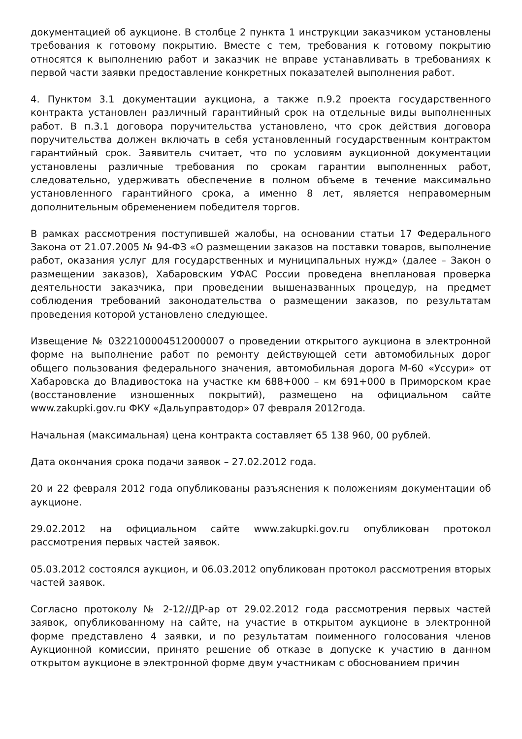документацией об аукционе. В столбце 2 пункта 1 инструкции заказчиком установлены требования к готовому покрытию. Вместе с тем, требования к готовому покрытию относятся к выполнению работ и заказчик не вправе устанавливать в требованиях к первой части заявки предоставление конкретных показателей выполнения работ.
4. Пунктом 3.1 документации аукциона, а также п.9.2 проекта государственного контракта установлен различный гарантийный срок на отдельные виды выполненных работ. В п.3.1 договора поручительства установлено, что срок действия договора поручительства должен включать в себя установленный государственным контрактом гарантийный срок. Заявитель считает, что по условиям аукционной документации установлены различные требования по срокам гарантии выполненных работ, следовательно, удерживать обеспечение в полном объеме в течение максимально установленного гарантийного срока, а именно 8 лет, является неправомерным дополнительным обременением победителя торгов.
В рамках рассмотрения поступившей жалобы, на основании статьи 17 Федерального Закона от 21.07.2005 № 94-ФЗ «О размещении заказов на поставки товаров, выполнение работ, оказания услуг для государственных и муниципальных нужд» (далее – Закон о размещении заказов), Хабаровским УФАС России проведена внеплановая проверка деятельности заказчика, при проведении вышеназванных процедур, на предмет соблюдения требований законодательства о размещении заказов, по результатам проведения которой установлено следующее.
Извещение № 0322100004512000007 о проведении открытого аукциона в электронной форме на выполнение работ по ремонту действующей сети автомобильных дорог общего пользования федерального значения, автомобильная дорога М-60 «Уссури» от Хабаровска до Владивостока на участке км 688+000 – км 691+000 в Приморском крае (восстановление изношенных покрытий), размещено на официальном сайте www.zakupki.gov.ru ФКУ «Дальуправтодор» 07 февраля 2012года.
Начальная (максимальная) цена контракта составляет 65 138 960, 00 рублей.
Дата окончания срока подачи заявок – 27.02.2012 года.
20 и 22 февраля 2012 года опубликованы разъяснения к положениям документации об аукционе.
29.02.2012 на официальном сайте www.zakupki.gov.ru опубликован протокол рассмотрения первых частей заявок.
05.03.2012 состоялся аукцион, и 06.03.2012 опубликован протокол рассмотрения вторых частей заявок.
Согласно протоколу № 2-12//ДР-ар от 29.02.2012 года рассмотрения первых частей заявок, опубликованному на сайте, на участие в открытом аукционе в электронной форме представлено 4 заявки, и по результатам поименного голосования членов Аукционной комиссии, принято решение об отказе в допуске к участию в данном открытом аукционе в электронной форме двум участникам с обоснованием причин